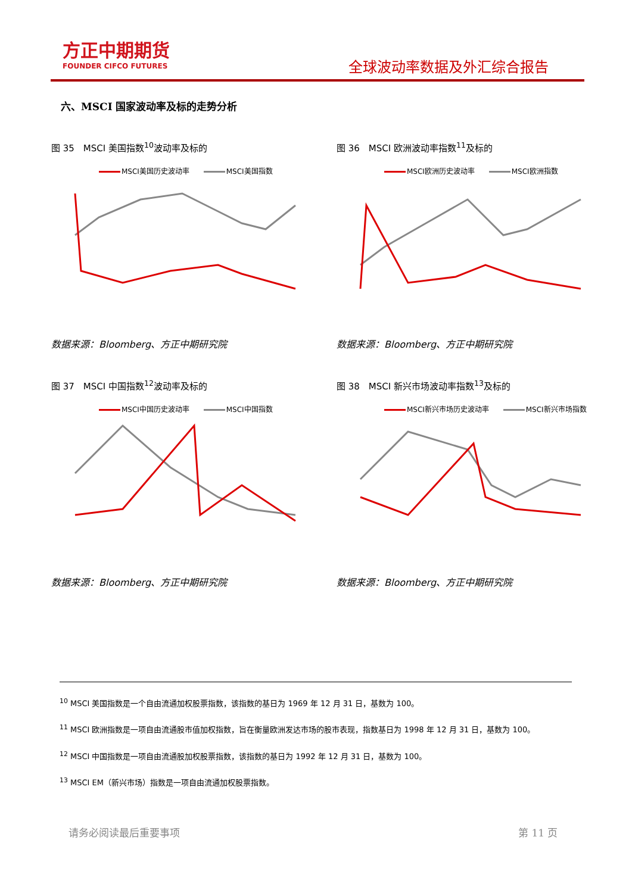方正中期期货
FOUNDER CIFCO FUTURES
全球波动率数据及外汇综合报告
六、MSCI 国家波动率及标的走势分析
图 35　MSCI 美国指数<sup>10</sup>波动率及标的
MSCI美国历史波动率 MSCI美国指数
数据来源：Bloomberg、方正中期研究院
图 36　MSCI 欧洲波动率指数<sup>11</sup>及标的
MSCI欧洲历史波动率 MSCI欧洲指数
数据来源：Bloomberg、方正中期研究院
图 37　MSCI 中国指数<sup>12</sup>波动率及标的
MSCI中国历史波动率 MSCI中国指数
数据来源：Bloomberg、方正中期研究院
图 38　MSCI 新兴市场波动率指数<sup>13</sup>及标的
MSCI新兴市场历史波动率 MSCI新兴市场指数
数据来源：Bloomberg、方正中期研究院
<sup>10</sup> MSCI 美国指数是一个自由流通加权股票指数，该指数的基日为 1969 年 12 月 31 日，基数为 100。
<sup>11</sup> MSCI 欧洲指数是一项自由流通股市值加权指数，旨在衡量欧洲发达市场的股市表现，指数基日为 1998 年 12 月 31 日，基数为 100。
<sup>12</sup> MSCI 中国指数是一项自由流通股加权股票指数，该指数的基日为 1992 年 12 月 31 日，基数为 100。
<sup>13</sup> MSCI EM（新兴市场）指数是一项自由流通加权股票指数。
请务必阅读最后重要事项 第 11 页